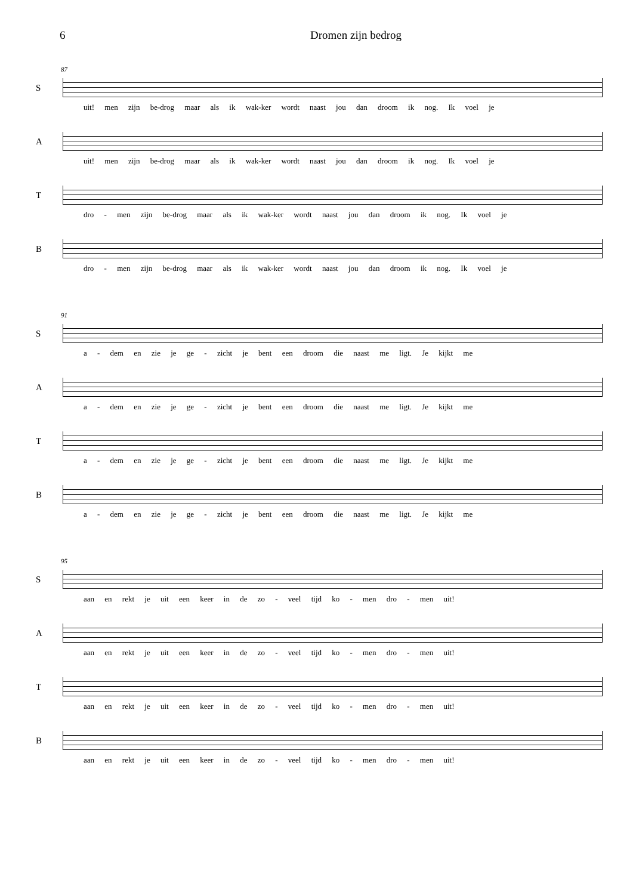6 Dromen zijn bedrog
87
S
uit! men zijn be-drog maar als ik wak-ker wordt naast jou dan droom ik nog. Ik voel je
A
uit! men zijn be-drog maar als ik wak-ker wordt naast jou dan droom ik nog. Ik voel je
T
dro - men zijn be-drog maar als ik wak-ker wordt naast jou dan droom ik nog. Ik voel je
B
dro - men zijn be-drog maar als ik wak-ker wordt naast jou dan droom ik nog. Ik voel je
91
S
a - dem en zie je ge - zicht je bent een droom die naast me ligt. Je kijkt me
A
a - dem en zie je ge - zicht je bent een droom die naast me ligt. Je kijkt me
T
a - dem en zie je ge - zicht je bent een droom die naast me ligt. Je kijkt me
B
a - dem en zie je ge - zicht je bent een droom die naast me ligt. Je kijkt me
95
S
aan en rekt je uit een keer in de zo - veel tijd ko - men dro - men uit!
A
aan en rekt je uit een keer in de zo - veel tijd ko - men dro - men uit!
T
aan en rekt je uit een keer in de zo - veel tijd ko - men dro - men uit!
B
aan en rekt je uit een keer in de zo - veel tijd ko - men dro - men uit!